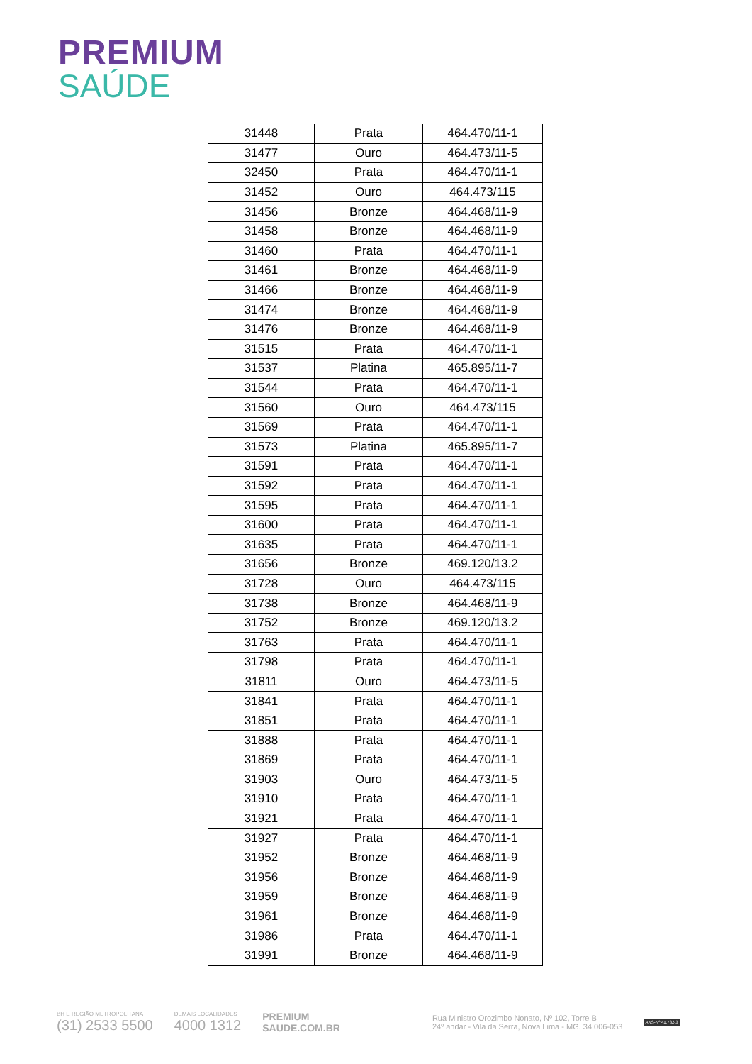PREMIUM
SAÚDE
| 31448 | Prata | 464.470/11-1 |
| 31477 | Ouro | 464.473/11-5 |
| 32450 | Prata | 464.470/11-1 |
| 31452 | Ouro | 464.473/115 |
| 31456 | Bronze | 464.468/11-9 |
| 31458 | Bronze | 464.468/11-9 |
| 31460 | Prata | 464.470/11-1 |
| 31461 | Bronze | 464.468/11-9 |
| 31466 | Bronze | 464.468/11-9 |
| 31474 | Bronze | 464.468/11-9 |
| 31476 | Bronze | 464.468/11-9 |
| 31515 | Prata | 464.470/11-1 |
| 31537 | Platina | 465.895/11-7 |
| 31544 | Prata | 464.470/11-1 |
| 31560 | Ouro | 464.473/115 |
| 31569 | Prata | 464.470/11-1 |
| 31573 | Platina | 465.895/11-7 |
| 31591 | Prata | 464.470/11-1 |
| 31592 | Prata | 464.470/11-1 |
| 31595 | Prata | 464.470/11-1 |
| 31600 | Prata | 464.470/11-1 |
| 31635 | Prata | 464.470/11-1 |
| 31656 | Bronze | 469.120/13.2 |
| 31728 | Ouro | 464.473/115 |
| 31738 | Bronze | 464.468/11-9 |
| 31752 | Bronze | 469.120/13.2 |
| 31763 | Prata | 464.470/11-1 |
| 31798 | Prata | 464.470/11-1 |
| 31811 | Ouro | 464.473/11-5 |
| 31841 | Prata | 464.470/11-1 |
| 31851 | Prata | 464.470/11-1 |
| 31888 | Prata | 464.470/11-1 |
| 31869 | Prata | 464.470/11-1 |
| 31903 | Ouro | 464.473/11-5 |
| 31910 | Prata | 464.470/11-1 |
| 31921 | Prata | 464.470/11-1 |
| 31927 | Prata | 464.470/11-1 |
| 31952 | Bronze | 464.468/11-9 |
| 31956 | Bronze | 464.468/11-9 |
| 31959 | Bronze | 464.468/11-9 |
| 31961 | Bronze | 464.468/11-9 |
| 31986 | Prata | 464.470/11-1 |
| 31991 | Bronze | 464.468/11-9 |
BH E REGIÃO METROPOLITANA
(31) 2533 5500
DEMAIS LOCALIDADES
4000 1312
PREMIUM
SAUDE.COM.BR
Rua Ministro Orozimbo Nonato, Nº 102, Torre B
24º andar - Vila da Serra, Nova Lima - MG. 34.006-053
ANS-Nº 41.782-3